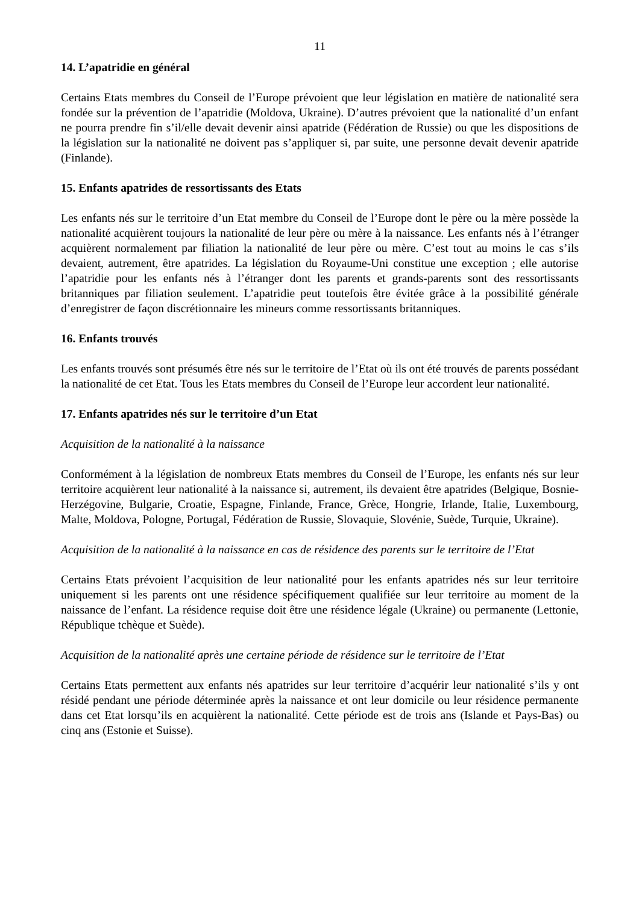11
14. L’apatridie en général
Certains Etats membres du Conseil de l’Europe prévoient que leur législation en matière de nationalité sera fondée sur la prévention de l’apatridie (Moldova, Ukraine). D’autres prévoient que la nationalité d’un enfant ne pourra prendre fin s’il/elle devait devenir ainsi apatride (Fédération de Russie) ou que les dispositions de la législation sur la nationalité ne doivent pas s’appliquer si, par suite, une personne devait devenir apatride (Finlande).
15. Enfants apatrides de ressortissants des Etats
Les enfants nés sur le territoire d’un Etat membre du Conseil de l’Europe dont le père ou la mère possède la nationalité acquièrent toujours la nationalité de leur père ou mère à la naissance. Les enfants nés à l’étranger acquièrent normalement par filiation la nationalité de leur père ou mère. C’est tout au moins le cas s’ils devaient, autrement, être apatrides. La législation du Royaume-Uni constitue une exception ; elle autorise l’apatridie pour les enfants nés à l’étranger dont les parents et grands-parents sont des ressortissants britanniques par filiation seulement. L’apatridie peut toutefois être évitée grâce à la possibilité générale d’enregistrer de façon discrétionnaire les mineurs comme ressortissants britanniques.
16. Enfants trouvés
Les enfants trouvés sont présumés être nés sur le territoire de l’Etat où ils ont été trouvés de parents possédant la nationalité de cet Etat. Tous les Etats membres du Conseil de l’Europe leur accordent leur nationalité.
17. Enfants apatrides nés sur le territoire d’un Etat
Acquisition de la nationalité à la naissance
Conformément à la législation de nombreux Etats membres du Conseil de l’Europe, les enfants nés sur leur territoire acquièrent leur nationalité à la naissance si, autrement, ils devaient être apatrides (Belgique, Bosnie-Herzégovine, Bulgarie, Croatie, Espagne, Finlande, France, Grèce, Hongrie, Irlande, Italie, Luxembourg, Malte, Moldova, Pologne, Portugal, Fédération de Russie, Slovaquie, Slovénie, Suède, Turquie, Ukraine).
Acquisition de la nationalité à la naissance en cas de résidence des parents sur le territoire de l’Etat
Certains Etats prévoient l’acquisition de leur nationalité pour les enfants apatrides nés sur leur territoire uniquement si les parents ont une résidence spécifiquement qualifiée sur leur territoire au moment de la naissance de l’enfant. La résidence requise doit être une résidence légale (Ukraine) ou permanente (Lettonie, République tchèque et Suède).
Acquisition de la nationalité après une certaine période de résidence sur le territoire de l’Etat
Certains Etats permettent aux enfants nés apatrides sur leur territoire d’acquérir leur nationalité s’ils y ont résidé pendant une période déterminée après la naissance et ont leur domicile ou leur résidence permanente dans cet Etat lorsqu’ils en acquièrent la nationalité. Cette période est de trois ans (Islande et Pays-Bas) ou cinq ans (Estonie et Suisse).